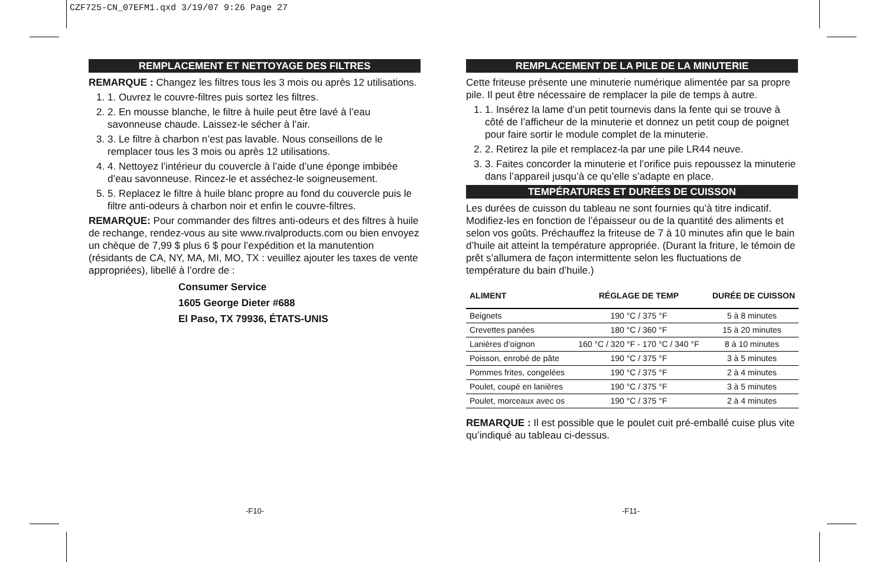CZF725-CN_07EFM1.qxd 3/19/07 9:26 Page 27
REMPLACEMENT ET NETTOYAGE DES FILTRES
REMARQUE : Changez les filtres tous les 3 mois ou après 12 utilisations.
1. 1. Ouvrez le couvre-filtres puis sortez les filtres.
2. 2. En mousse blanche, le filtre à huile peut être lavé à l’eau savonneuse chaude. Laissez-le sécher à l’air.
3. 3. Le filtre à charbon n’est pas lavable. Nous conseillons de le remplacer tous les 3 mois ou après 12 utilisations.
4. 4. Nettoyez l’intérieur du couvercle à l’aide d’une éponge imbibée d’eau savonneuse. Rincez-le et asséchez-le soigneusement.
5. 5. Replacez le filtre à huile blanc propre au fond du couvercle puis le filtre anti-odeurs à charbon noir et enfin le couvre-filtres.
REMARQUE: Pour commander des filtres anti-odeurs et des filtres à huile de rechange, rendez-vous au site www.rivalproducts.com ou bien envoyez un chèque de 7,99 $ plus 6 $ pour l’expédition et la manutention (résidants de CA, NY, MA, MI, MO, TX : veuillez ajouter les taxes de vente appropriées), libellé à l’ordre de :
Consumer Service
1605 George Dieter #688
El Paso, TX 79936, ÉTATS-UNIS
REMPLACEMENT DE LA PILE DE LA MINUTERIE
Cette friteuse présente une minuterie numérique alimentée par sa propre pile. Il peut être nécessaire de remplacer la pile de temps à autre.
1. 1. Insérez la lame d’un petit tournevis dans la fente qui se trouve à côté de l’afficheur de la minuterie et donnez un petit coup de poignet pour faire sortir le module complet de la minuterie.
2. 2. Retirez la pile et remplacez-la par une pile LR44 neuve.
3. 3. Faites concorder la minuterie et l’orifice puis repoussez la minuterie dans l’appareil jusqu’à ce qu’elle s’adapte en place.
TEMPÉRATURES ET DURÉES DE CUISSON
Les durées de cuisson du tableau ne sont fournies qu’à titre indicatif. Modifiez-les en fonction de l’épaisseur ou de la quantité des aliments et selon vos goûts. Préchauffez la friteuse de 7 à 10 minutes afin que le bain d’huile ait atteint la température appropriée. (Durant la friture, le témoin de prêt s’allumera de façon intermittente selon les fluctuations de température du bain d’huile.)
| ALIMENT | RÉGLAGE DE TEMP | DURÉE DE CUISSON |
| --- | --- | --- |
| Beignets | 190 °C / 375 °F | 5 à 8 minutes |
| Crevettes panées | 180 °C / 360 °F | 15 à 20 minutes |
| Lanières d’oignon | 160 °C / 320 °F - 170 °C / 340 °F | 8 à 10 minutes |
| Poisson, enrobé de pâte | 190 °C / 375 °F | 3 à 5 minutes |
| Pommes frites, congelées | 190 °C / 375 °F | 2 à 4 minutes |
| Poulet, coupé en lanières | 190 °C / 375 °F | 3 à 5 minutes |
| Poulet, morceaux avec os | 190 °C / 375 °F | 2 à 4 minutes |
REMARQUE : Il est possible que le poulet cuit pré-emballé cuise plus vite qu’indiqué au tableau ci-dessus.
-F10- -F11-